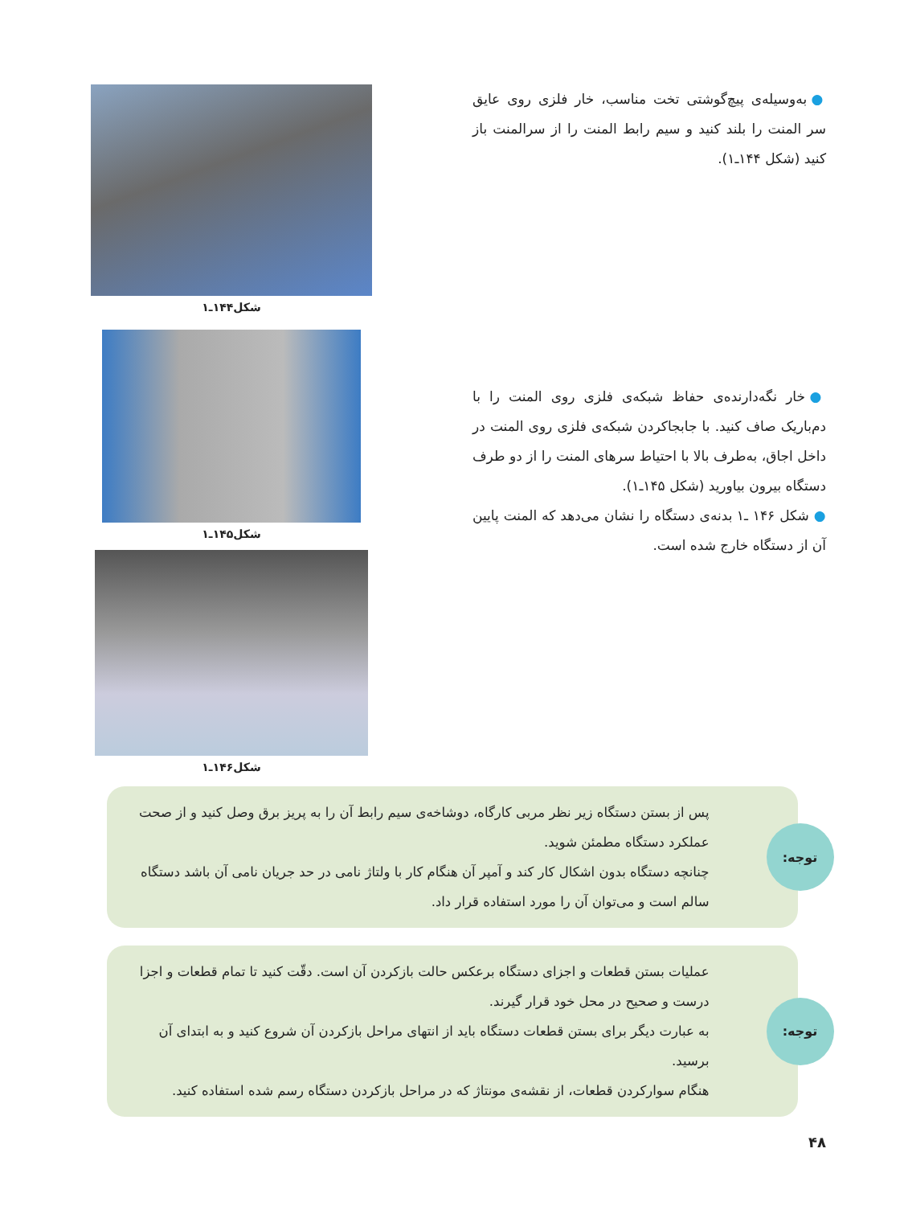● به‌وسیله‌ی پیچ‌گوشتی تخت مناسب، خار فلزی روی عایق سر المنت را بلند کنید و سیم رابط المنت را از سرالمنت باز کنید (شکل ۱۴۴ـ۱).
شکل۱۴۴ـ۱
● خار نگه‌دارنده‌ی حفاظ شبکه‌ی فلزی روی المنت را با دم‌باریک صاف کنید. با جابجاکردن شبکه‌ی فلزی روی المنت در داخل اجاق، به‌طرف بالا با احتیاط سرهای المنت را از دو طرف دستگاه بیرون بیاورید (شکل ۱۴۵ـ۱).
● شکل ۱۴۶ ـ۱ بدنه‌ی دستگاه را نشان می‌دهد که المنت پایین آن از دستگاه خارج شده است.
شکل۱۴۵ـ۱
شکل۱۴۶ـ۱
توجه:
پس از بستن دستگاه زیر نظر مربی کارگاه، دوشاخه‌ی سیم رابط آن را به پریز برق وصل کنید و از صحت عملکرد دستگاه مطمئن شوید.
چنانچه دستگاه بدون اشکال کار کند و آمپر آن هنگام کار با ولتاژ نامی در حد جریان نامی آن باشد دستگاه سالم است و می‌توان آن را مورد استفاده قرار داد.
توجه:
عملیات بستن قطعات و اجزای دستگاه برعکس حالت بازکردن آن است. دقّت کنید تا تمام قطعات و اجزا درست و صحیح در محل خود قرار گیرند.
به عبارت دیگر برای بستن قطعات دستگاه باید از انتهای مراحل بازکردن آن شروع کنید و به ابتدای آن برسید.
هنگام سوارکردن قطعات، از نقشه‌ی مونتاژ که در مراحل بازکردن دستگاه رسم شده استفاده کنید.
۴۸